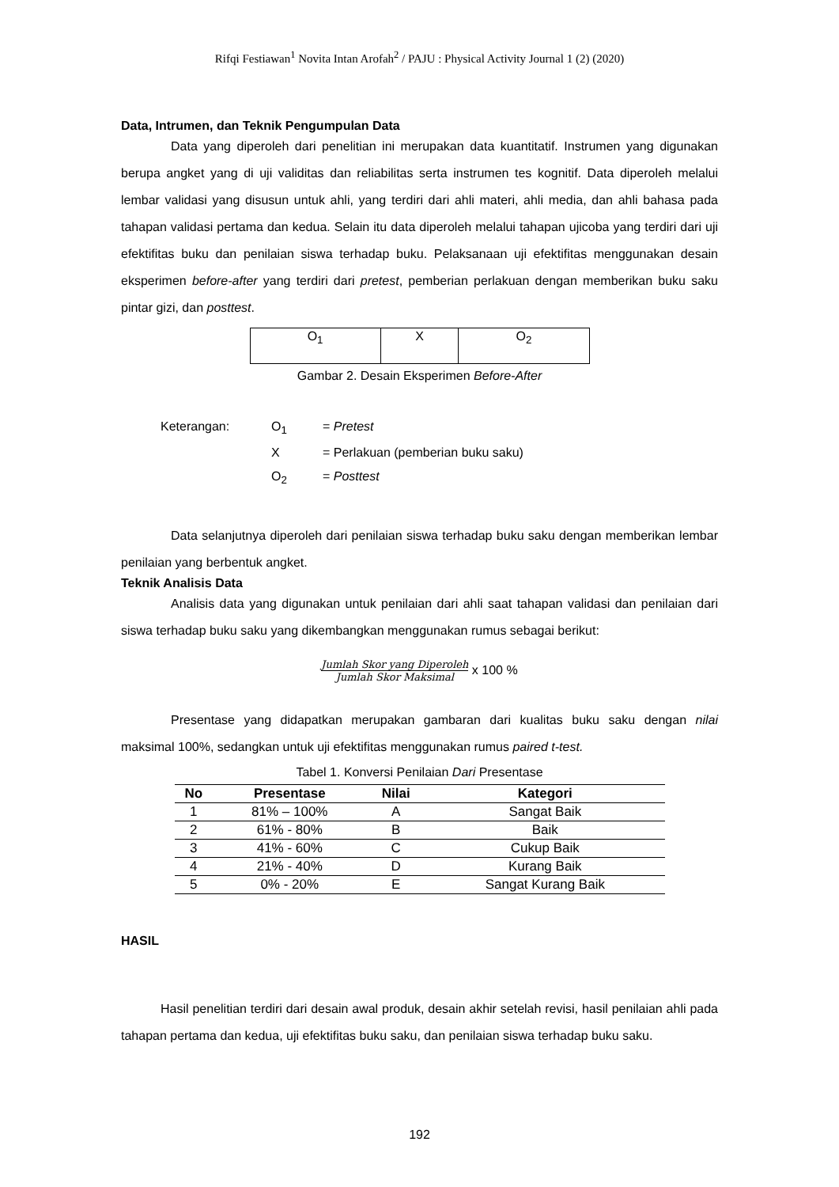Rifqi Festiawan<sup>1</sup> Novita Intan Arofah<sup>2</sup> / PAJU : Physical Activity Journal 1 (2) (2020)
Data, Intrumen, dan Teknik Pengumpulan Data
Data yang diperoleh dari penelitian ini merupakan data kuantitatif. Instrumen yang digunakan berupa angket yang di uji validitas dan reliabilitas serta instrumen tes kognitif. Data diperoleh melalui lembar validasi yang disusun untuk ahli, yang terdiri dari ahli materi, ahli media, dan ahli bahasa pada tahapan validasi pertama dan kedua. Selain itu data diperoleh melalui tahapan ujicoba yang terdiri dari uji efektifitas buku dan penilaian siswa terhadap buku. Pelaksanaan uji efektifitas menggunakan desain eksperimen before-after yang terdiri dari pretest, pemberian perlakuan dengan memberikan buku saku pintar gizi, dan posttest.
| O<sub>1</sub> | X | O<sub>2</sub> |
Gambar 2. Desain Eksperimen Before-After
| Keterangan: | O<sub>1</sub> | = Pretest |
| | X | = Perlakuan (pemberian buku saku) |
| | O<sub>2</sub> | = Posttest |
Data selanjutnya diperoleh dari penilaian siswa terhadap buku saku dengan memberikan lembar penilaian yang berbentuk angket.
Teknik Analisis Data
Analisis data yang digunakan untuk penilaian dari ahli saat tahapan validasi dan penilaian dari siswa terhadap buku saku yang dikembangkan menggunakan rumus sebagai berikut:
Jumlah Skor yang Diperoleh Jumlah Skor Maksimal x 100 %
Presentase yang didapatkan merupakan gambaran dari kualitas buku saku dengan nilai maksimal 100%, sedangkan untuk uji efektifitas menggunakan rumus paired t-test.
Tabel 1. Konversi Penilaian Dari Presentase
| No | Presentase | Nilai | Kategori |
| --- | --- | --- | --- |
| 1 | 81% – 100% | A | Sangat Baik |
| 2 | 61% - 80% | B | Baik |
| 3 | 41% - 60% | C | Cukup Baik |
| 4 | 21% - 40% | D | Kurang Baik |
| 5 | 0% - 20% | E | Sangat Kurang Baik |
HASIL
Hasil penelitian terdiri dari desain awal produk, desain akhir setelah revisi, hasil penilaian ahli pada tahapan pertama dan kedua, uji efektifitas buku saku, dan penilaian siswa terhadap buku saku.
192